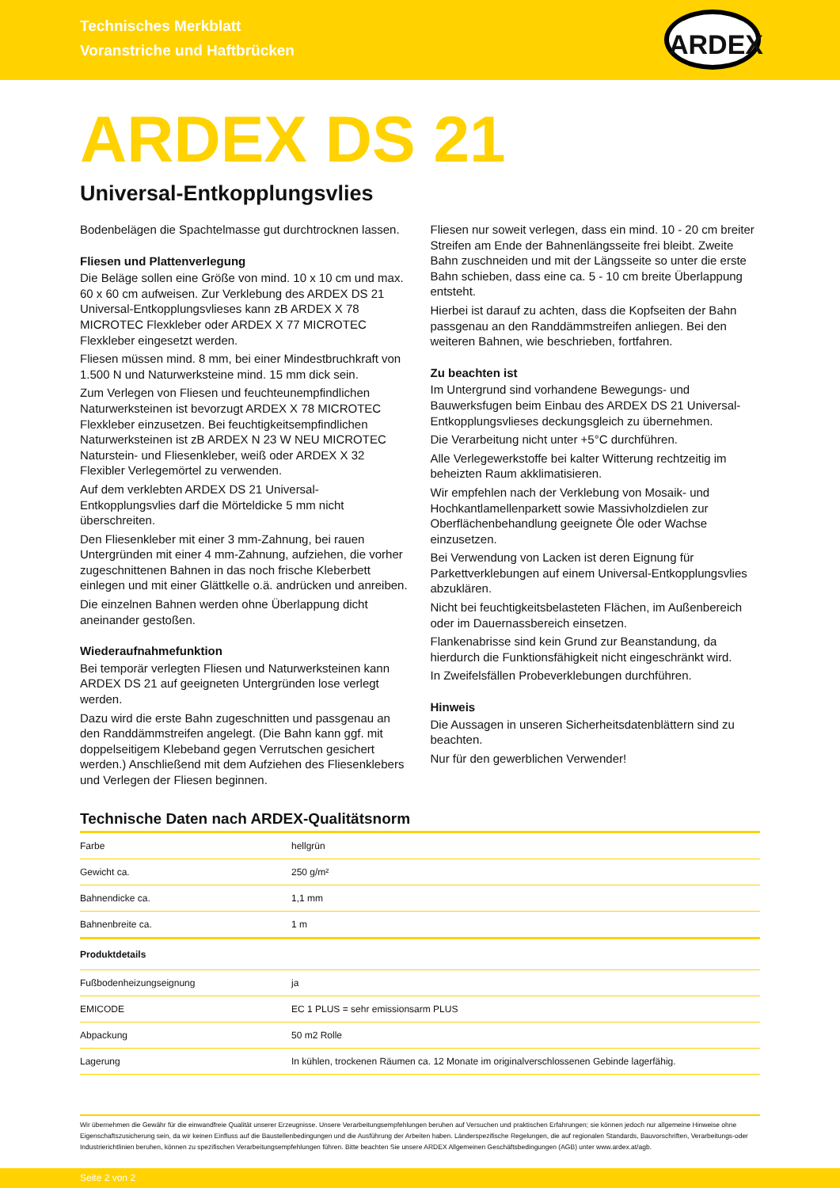Technisches Merkblatt
Voranstriche und Haftbrücken
ARDEX
ARDEX DS 21
Universal-Entkopplungsvlies
Bodenbelägen die Spachtelmasse gut durchtrocknen lassen.
Fliesen und Plattenverlegung
Die Beläge sollen eine Größe von mind. 10 x 10 cm und max. 60 x 60 cm aufweisen. Zur Verklebung des ARDEX DS 21 Universal-Entkopplungsvlieses kann zB ARDEX X 78 MICROTEC Flexkleber oder ARDEX X 77 MICROTEC Flexkleber eingesetzt werden.
Fliesen müssen mind. 8 mm, bei einer Mindestbruchkraft von 1.500 N und Naturwerksteine mind. 15 mm dick sein.
Zum Verlegen von Fliesen und feuchteunempfindlichen Naturwerksteinen ist bevorzugt ARDEX X 78 MICROTEC Flexkleber einzusetzen. Bei feuchtigkeitsempfindlichen Naturwerksteinen ist zB ARDEX N 23 W NEU MICROTEC Naturstein- und Fliesenkleber, weiß oder ARDEX X 32 Flexibler Verlegemörtel zu verwenden.
Auf dem verklebten ARDEX DS 21 Universal-Entkopplungsvlies darf die Mörteldicke 5 mm nicht überschreiten.
Den Fliesenkleber mit einer 3 mm-Zahnung, bei rauen Untergründen mit einer 4 mm-Zahnung, aufziehen, die vorher zugeschnittenen Bahnen in das noch frische Kleberbett einlegen und mit einer Glättkelle o.ä. andrücken und anreiben.
Die einzelnen Bahnen werden ohne Überlappung dicht aneinander gestoßen.
Wiederaufnahmefunktion
Bei temporär verlegten Fliesen und Naturwerksteinen kann ARDEX DS 21 auf geeigneten Untergründen lose verlegt werden.
Dazu wird die erste Bahn zugeschnitten und passgenau an den Randdämmstreifen angelegt. (Die Bahn kann ggf. mit doppelseitigem Klebeband gegen Verrutschen gesichert werden.) Anschließend mit dem Aufziehen des Fliesenklebers und Verlegen der Fliesen beginnen.
Fliesen nur soweit verlegen, dass ein mind. 10 - 20 cm breiter Streifen am Ende der Bahnenlängsseite frei bleibt. Zweite Bahn zuschneiden und mit der Längsseite so unter die erste Bahn schieben, dass eine ca. 5 - 10 cm breite Überlappung entsteht.
Hierbei ist darauf zu achten, dass die Kopfseiten der Bahn passgenau an den Randdämmstreifen anliegen. Bei den weiteren Bahnen, wie beschrieben, fortfahren.
Zu beachten ist
Im Untergrund sind vorhandene Bewegungs- und Bauwerksfugen beim Einbau des ARDEX DS 21 Universal-Entkopplungsvlieses deckungsgleich zu übernehmen.
Die Verarbeitung nicht unter +5°C durchführen.
Alle Verlegewerkstoffe bei kalter Witterung rechtzeitig im beheizten Raum akklimatisieren.
Wir empfehlen nach der Verklebung von Mosaik- und Hochkantlamellenparkett sowie Massivholzdielen zur Oberflächenbehandlung geeignete Öle oder Wachse einzusetzen.
Bei Verwendung von Lacken ist deren Eignung für Parkettverklebungen auf einem Universal-Entkopplungsvlies abzuklären.
Nicht bei feuchtigkeitsbelasteten Flächen, im Außenbereich oder im Dauernassbereich einsetzen.
Flankenabrisse sind kein Grund zur Beanstandung, da hierdurch die Funktionsfähigkeit nicht eingeschränkt wird.
In Zweifelsfällen Probeverklebungen durchführen.
Hinweis
Die Aussagen in unseren Sicherheitsdatenblättern sind zu beachten.
Nur für den gewerblichen Verwender!
Technische Daten nach ARDEX-Qualitätsnorm
| Farbe | hellgrün |
| Gewicht ca. | 250 g/m² |
| Bahnendicke ca. | 1,1 mm |
| Bahnenbreite ca. | 1 m |
| Produktdetails | |
| Fußbodenheizungseignung | ja |
| EMICODE | EC 1 PLUS = sehr emissionsarm PLUS |
| Abpackung | 50 m2 Rolle |
| Lagerung | In kühlen, trockenen Räumen ca. 12 Monate im originalverschlossenen Gebinde lagerfähig. |
Wir übernehmen die Gewähr für die einwandfreie Qualität unserer Erzeugnisse. Unsere Verarbeitungsempfehlungen beruhen auf Versuchen und praktischen Erfahrungen; sie können jedoch nur allgemeine Hinweise ohne Eigenschaftszusicherung sein, da wir keinen Einfluss auf die Baustellenbedingungen und die Ausführung der Arbeiten haben. Länderspezifische Regelungen, die auf regionalen Standards, Bauvorschriften, Verarbeitungs-oder Industrierichtlinien beruhen, können zu spezifischen Verarbeitungsempfehlungen führen. Bitte beachten Sie unsere ARDEX Allgemeinen Geschäftsbedingungen (AGB) unter www.ardex.at/agb.
Seite 2 von 2